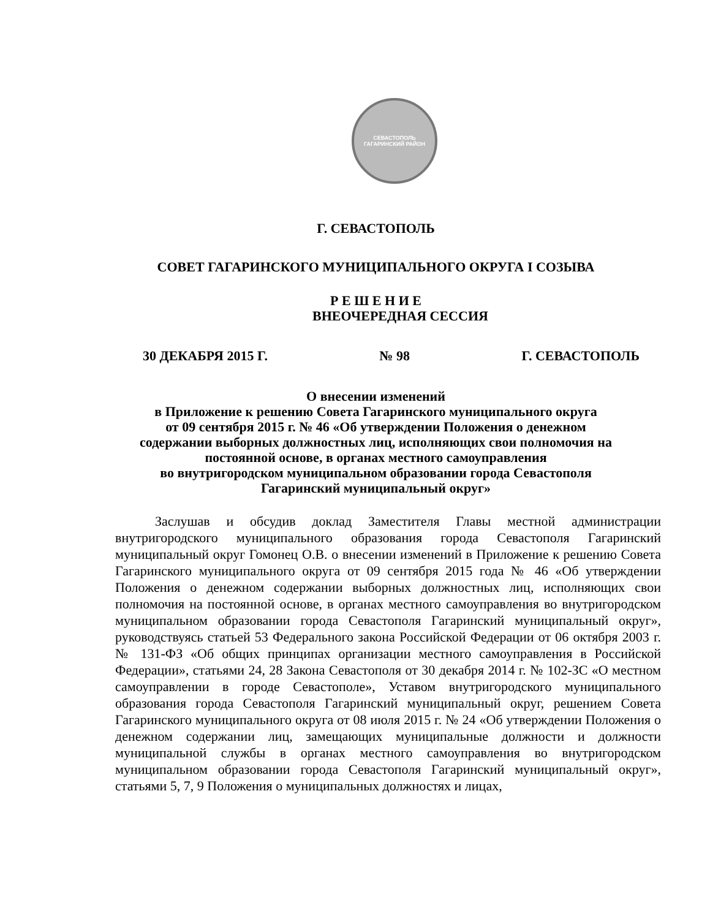СЕВАСТОПОЛЬ
ГАГАРИНСКИЙ РАЙОН
Г. СЕВАСТОПОЛЬ
СОВЕТ ГАГАРИНСКОГО МУНИЦИПАЛЬНОГО ОКРУГА I СОЗЫВА
Р Е Ш Е Н И Е
ВНЕОЧЕРЕДНАЯ СЕССИЯ
30 ДЕКАБРЯ 2015 Г. № 98 Г. СЕВАСТОПОЛЬ
О внесении изменений
в Приложение к решению Совета Гагаринского муниципального округа
от 09 сентября 2015 г. № 46 «Об утверждении Положения о денежном
содержании выборных должностных лиц, исполняющих свои полномочия на
постоянной основе, в органах местного самоуправления
во внутригородском муниципальном образовании города Севастополя
Гагаринский муниципальный округ»
Заслушав и обсудив доклад Заместителя Главы местной администрации внутригородского муниципального образования города Севастополя Гагаринский муниципальный округ Гомонец О.В. о внесении изменений в Приложение к решению Совета Гагаринского муниципального округа от 09 сентября 2015 года № 46 «Об утверждении Положения о денежном содержании выборных должностных лиц, исполняющих свои полномочия на постоянной основе, в органах местного самоуправления во внутригородском муниципальном образовании города Севастополя Гагаринский муниципальный округ», руководствуясь статьей 53 Федерального закона Российской Федерации от 06 октября 2003 г. № 131-ФЗ «Об общих принципах организации местного самоуправления в Российской Федерации», статьями 24, 28 Закона Севастополя от 30 декабря 2014 г. № 102-ЗС «О местном самоуправлении в городе Севастополе», Уставом внутригородского муниципального образования города Севастополя Гагаринский муниципальный округ, решением Совета Гагаринского муниципального округа от 08 июля 2015 г. № 24 «Об утверждении Положения о денежном содержании лиц, замещающих муниципальные должности и должности муниципальной службы в органах местного самоуправления во внутригородском муниципальном образовании города Севастополя Гагаринский муниципальный округ», статьями 5, 7, 9 Положения о муниципальных должностях и лицах,